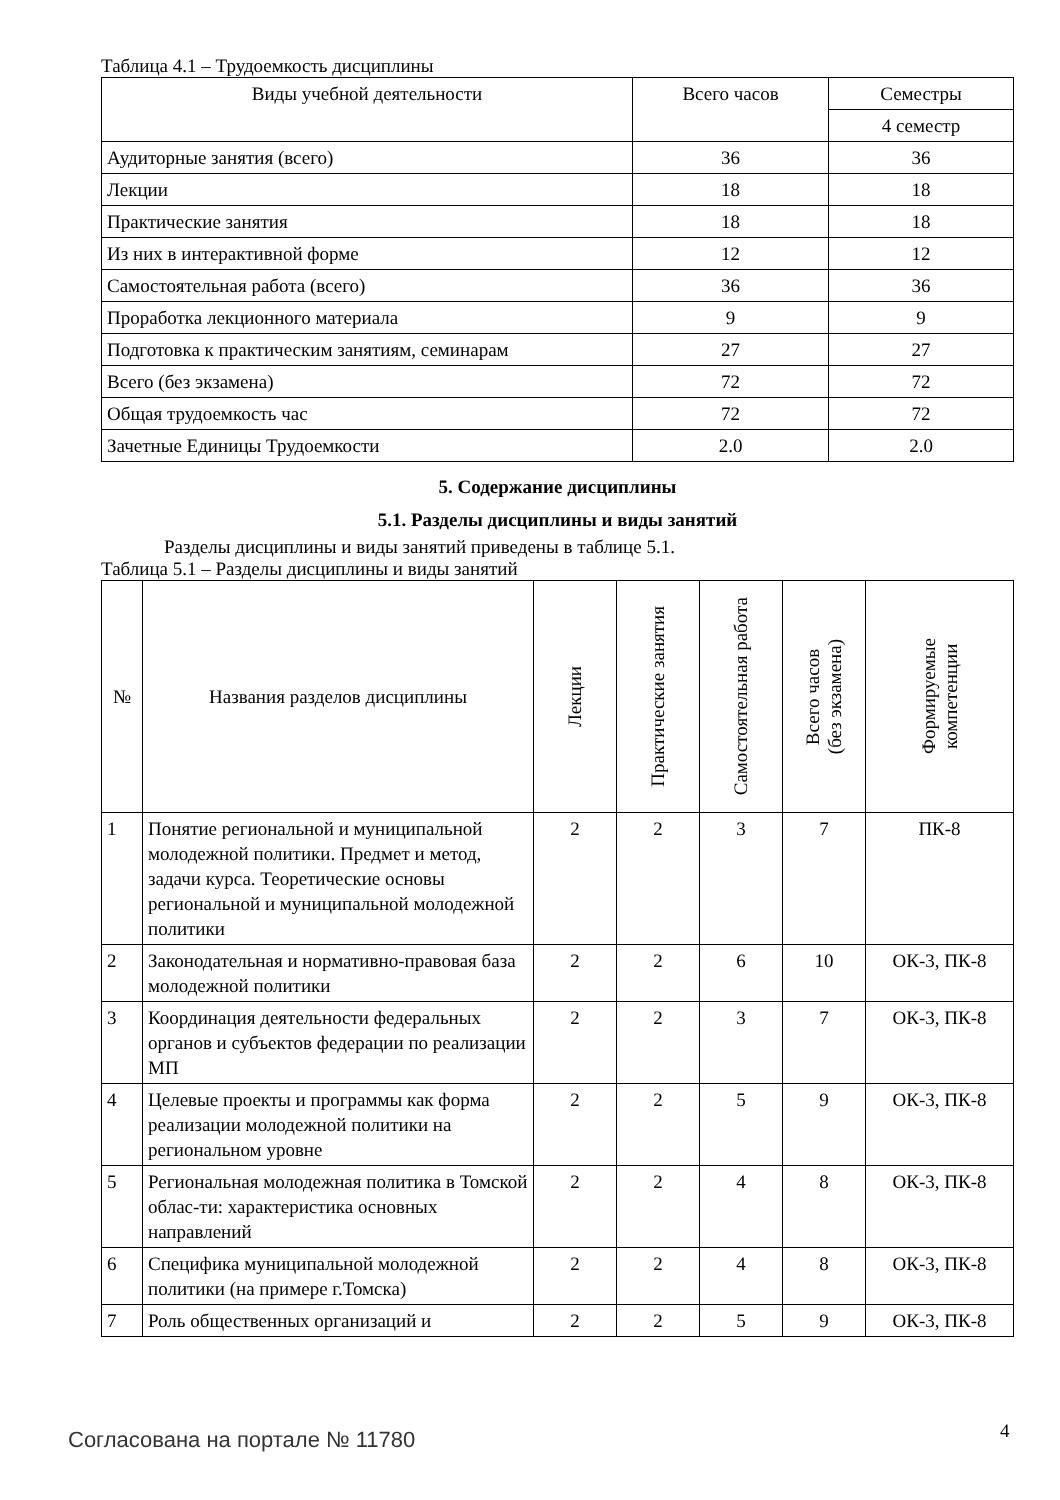Таблица 4.1 – Трудоемкость дисциплины
| Виды учебной деятельности | Всего часов | Семестры |
| --- | --- | --- |
| | | 4 семестр |
| Аудиторные занятия (всего) | 36 | 36 |
| Лекции | 18 | 18 |
| Практические занятия | 18 | 18 |
| Из них в интерактивной форме | 12 | 12 |
| Самостоятельная работа (всего) | 36 | 36 |
| Проработка лекционного материала | 9 | 9 |
| Подготовка к практическим занятиям, семинарам | 27 | 27 |
| Всего (без экзамена) | 72 | 72 |
| Общая трудоемкость час | 72 | 72 |
| Зачетные Единицы Трудоемкости | 2.0 | 2.0 |
5. Содержание дисциплины
5.1. Разделы дисциплины и виды занятий
Разделы дисциплины и виды занятий приведены в таблице 5.1.
Таблица 5.1 – Разделы дисциплины и виды занятий
| № | Названия разделов дисциплины | Лекции | Практические занятия | Самостоятельная работа | Всего часов (без экзамена) | Формируемые компетенции |
| --- | --- | --- | --- | --- | --- | --- |
| 1 | Понятие региональной и муниципальной молодежной политики. Предмет и метод, задачи курса. Теоретические основы региональной и муниципальной молодежной политики | 2 | 2 | 3 | 7 | ПК-8 |
| 2 | Законодательная и нормативно-правовая база молодежной политики | 2 | 2 | 6 | 10 | ОК-3, ПК-8 |
| 3 | Координация деятельности федеральных органов и субъектов федерации по реализации МП | 2 | 2 | 3 | 7 | ОК-3, ПК-8 |
| 4 | Целевые проекты и программы как форма реализации молодежной политики на региональном уровне | 2 | 2 | 5 | 9 | ОК-3, ПК-8 |
| 5 | Региональная молодежная политика в Томской облас-ти: характеристика основных направлений | 2 | 2 | 4 | 8 | ОК-3, ПК-8 |
| 6 | Специфика муниципальной молодежной политики (на примере г.Томска) | 2 | 2 | 4 | 8 | ОК-3, ПК-8 |
| 7 | Роль общественных организаций и | 2 | 2 | 5 | 9 | ОК-3, ПК-8 |
Согласована на портале № 11780 4